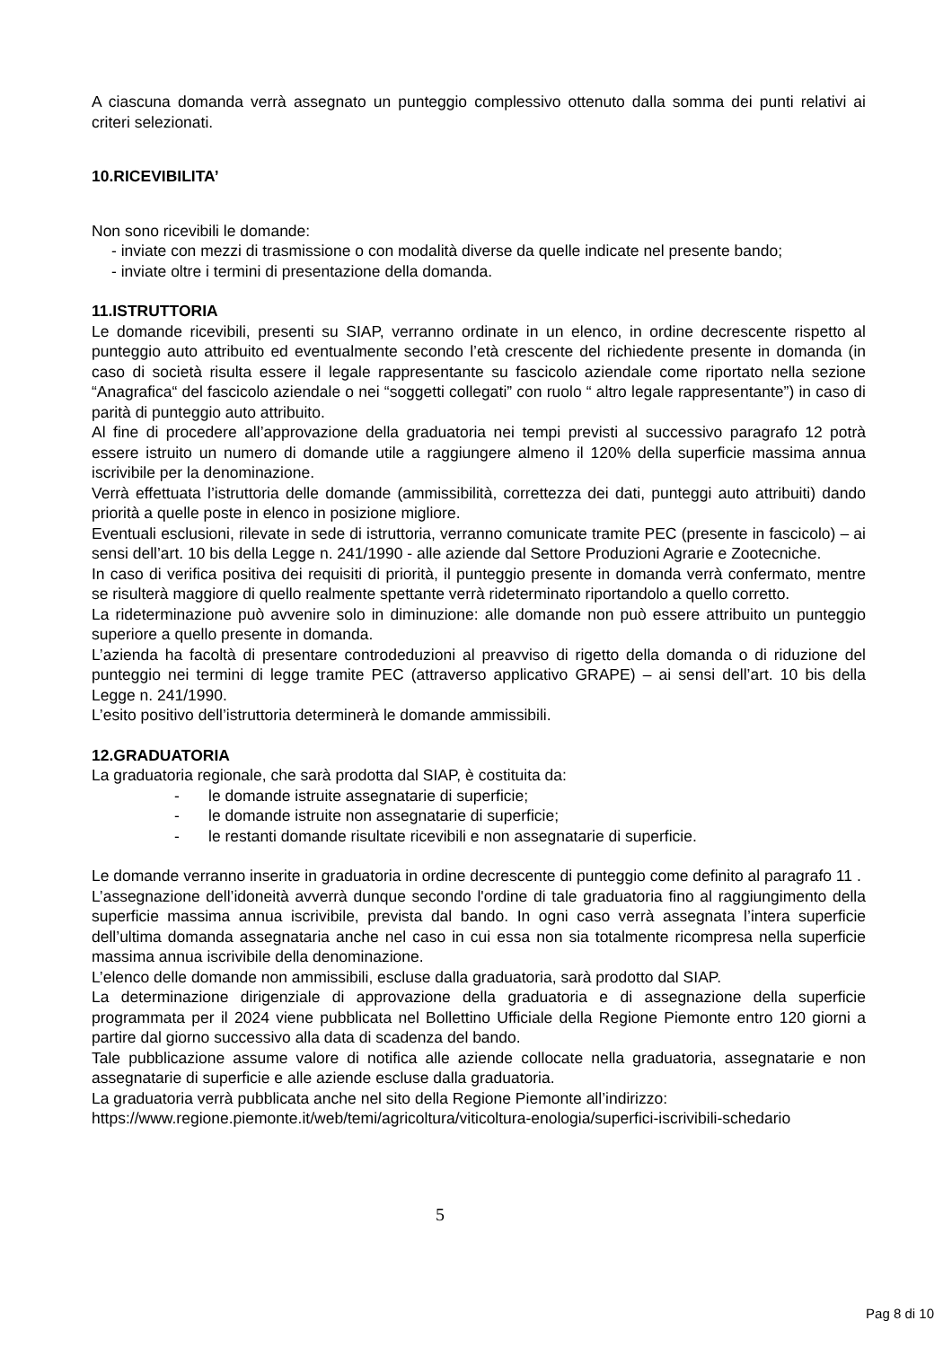A ciascuna domanda verrà assegnato un punteggio complessivo ottenuto dalla somma dei punti relativi ai criteri selezionati.
10.RICEVIBILITA’
Non sono ricevibili le domande:
- inviate con mezzi di trasmissione o con modalità diverse da quelle indicate nel presente bando;
- inviate oltre i termini di presentazione della domanda.
11.ISTRUTTORIA
Le domande ricevibili, presenti su SIAP, verranno ordinate in un elenco, in ordine decrescente rispetto al punteggio auto attribuito ed eventualmente secondo l’età crescente del richiedente presente in domanda (in caso di società risulta essere il legale rappresentante su fascicolo aziendale come riportato nella sezione “Anagrafica“ del fascicolo aziendale o nei “soggetti collegati” con ruolo “ altro legale rappresentante”) in caso di parità di punteggio auto attribuito.
Al fine di procedere all’approvazione della graduatoria nei tempi previsti al successivo paragrafo 12 potrà essere istruito un numero di domande utile a raggiungere almeno il 120% della superficie massima annua iscrivibile per la denominazione.
Verrà effettuata l’istruttoria delle domande (ammissibilità, correttezza dei dati, punteggi auto attribuiti) dando priorità a quelle poste in elenco in posizione migliore.
Eventuali esclusioni, rilevate in sede di istruttoria, verranno comunicate tramite PEC (presente in fascicolo) – ai sensi dell’art. 10 bis della Legge n. 241/1990 - alle aziende dal Settore Produzioni Agrarie e Zootecniche.
In caso di verifica positiva dei requisiti di priorità, il punteggio presente in domanda verrà confermato, mentre se risulterà maggiore di quello realmente spettante verrà rideterminato riportandolo a quello corretto.
La rideterminazione può avvenire solo in diminuzione: alle domande non può essere attribuito un punteggio superiore a quello presente in domanda.
L’azienda ha facoltà di presentare controdeduzioni al preavviso di rigetto della domanda o di riduzione del punteggio nei termini di legge tramite PEC (attraverso applicativo GRAPE) – ai sensi dell’art. 10 bis della Legge n. 241/1990.
L’esito positivo dell’istruttoria determinerà le domande ammissibili.
12.GRADUATORIA
La graduatoria regionale, che sarà prodotta dal SIAP, è costituita da:
- le domande istruite assegnatarie di superficie;
- le domande istruite non assegnatarie di superficie;
- le restanti domande risultate ricevibili e non assegnatarie di superficie.
Le domande verranno inserite in graduatoria in ordine decrescente di punteggio come definito al paragrafo 11 .
L’assegnazione dell’idoneità avverrà dunque secondo l'ordine di tale graduatoria fino al raggiungimento della superficie massima annua iscrivibile, prevista dal bando. In ogni caso verrà assegnata l’intera superficie dell’ultima domanda assegnataria anche nel caso in cui essa non sia totalmente ricompresa nella superficie massima annua iscrivibile della denominazione.
L’elenco delle domande non ammissibili, escluse dalla graduatoria, sarà prodotto dal SIAP.
La determinazione dirigenziale di approvazione della graduatoria e di assegnazione della superficie programmata per il 2024 viene pubblicata nel Bollettino Ufficiale della Regione Piemonte entro 120 giorni a partire dal giorno successivo alla data di scadenza del bando.
Tale pubblicazione assume valore di notifica alle aziende collocate nella graduatoria, assegnatarie e non assegnatarie di superficie e alle aziende escluse dalla graduatoria.
La graduatoria verrà pubblicata anche nel sito della Regione Piemonte all’indirizzo:
https://www.regione.piemonte.it/web/temi/agricoltura/viticoltura-enologia/superfici-iscrivibili-schedario
5
Pag 8 di 10